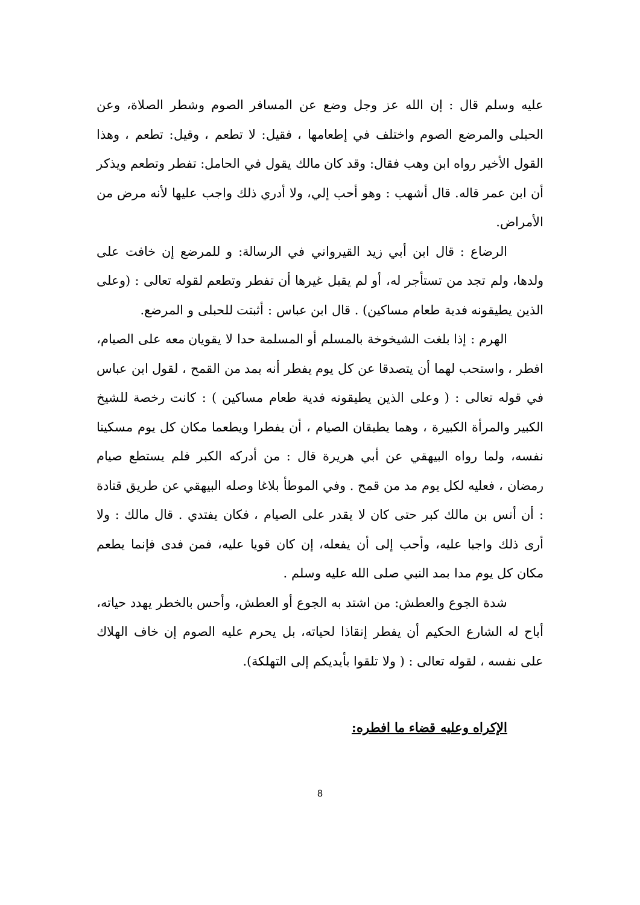عليه وسلم قال : إن الله عز وجل وضع عن المسافر الصوم وشطر الصلاة، وعن الحبلى والمرضع الصوم واختلف في إطعامها ، فقيل: لا تطعم ، وقيل: تطعم ، وهذا القول الأخير رواه ابن وهب فقال: وقد كان مالك يقول في الحامل: تفطر وتطعم ويذكر أن ابن عمر قاله. قال أشهب : وهو أحب إلي، ولا أدري ذلك واجب عليها لأنه مرض من الأمراض.
الرضاع : قال ابن أبي زيد القيرواني في الرسالة: و للمرضع إن خافت على ولدها، ولم تجد من تستأجر له، أو لم يقبل غيرها أن تفطر وتطعم لقوله تعالى : (وعلى الذين يطيقونه فدية طعام مساكين) . قال ابن عباس : أثبتت للحبلى و المرضع.
الهرم : إذا بلغت الشيخوخة بالمسلم أو المسلمة حدا لا يقويان معه على الصيام، افطر ، واستحب لهما أن يتصدقا عن كل يوم يفطر أنه بمد من القمح ، لقول ابن عباس في قوله تعالى : ( وعلى الذين يطيقونه فدية طعام مساكين ) : كانت رخصة للشيخ الكبير والمرأة الكبيرة ، وهما يطيقان الصيام ، أن يفطرا ويطعما مكان كل يوم مسكينا نفسه، ولما رواه البيهقي عن أبي هريرة قال : من أدركه الكبر فلم يستطع صيام رمضان ، فعليه لكل يوم مد من قمح . وفي الموطأ بلاغا وصله البيهقي عن طريق قتادة : أن أنس بن مالك كبر حتى كان لا يقدر على الصيام ، فكان يفتدي . قال مالك : ولا أرى ذلك واجبا عليه، وأحب إلى أن يفعله، إن كان قويا عليه، فمن فدى فإنما يطعم مكان كل يوم مدا بمد النبي صلى الله عليه وسلم .
شدة الجوع والعطش: من اشتد به الجوع أو العطش، وأحس بالخطر يهدد حياته، أباح له الشارع الحكيم أن يفطر إنقاذا لحياته، بل يحرم عليه الصوم إن خاف الهلاك على نفسه ، لقوله تعالى : ( ولا تلقوا بأيديكم إلى التهلكة).
الإكراه وعليه قضاء ما افطره:
8